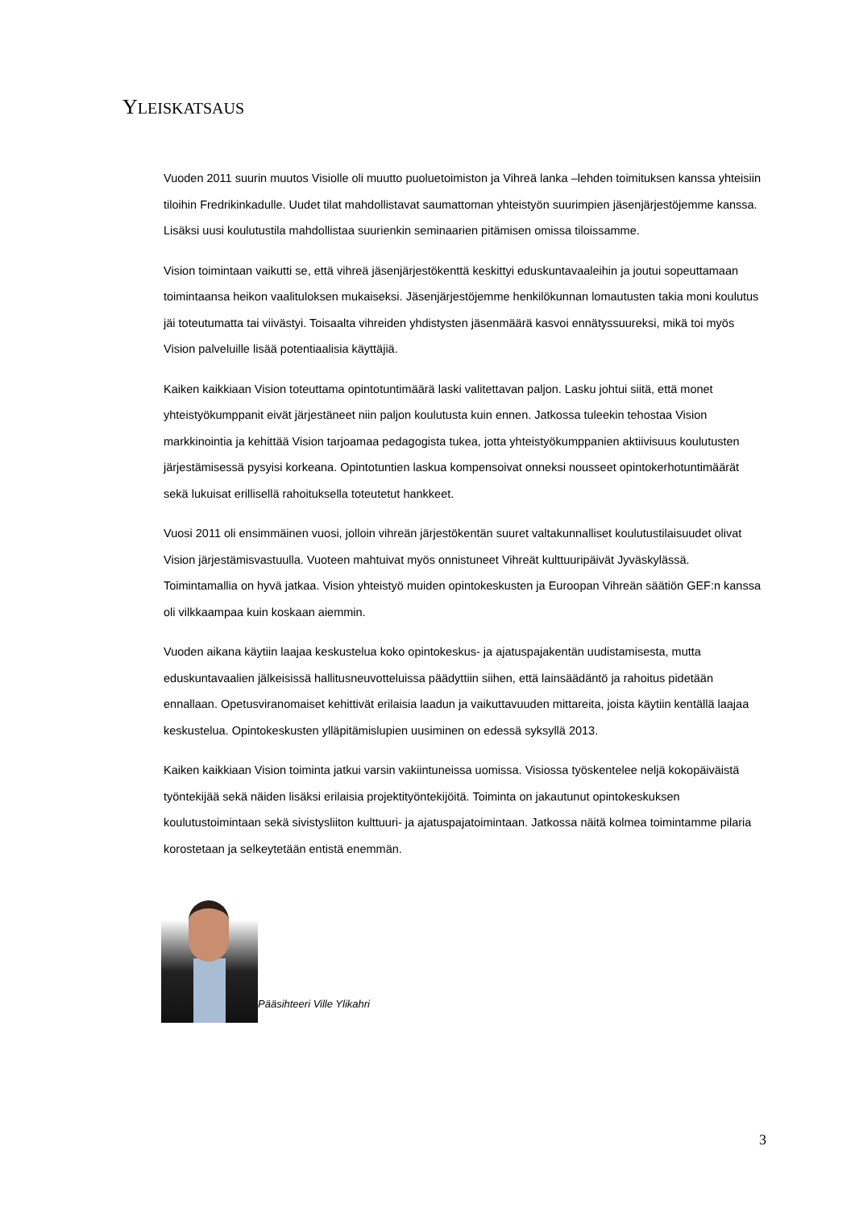YLEISKATSAUS
Vuoden 2011 suurin muutos Visiolle oli muutto puoluetoimiston ja Vihreä lanka –lehden toimituksen kanssa yhteisiin tiloihin Fredrikinkadulle. Uudet tilat mahdollistavat saumattoman yhteistyön suurimpien jäsenjärjestöjemme kanssa. Lisäksi uusi koulutustila mahdollistaa suurienkin seminaarien pitämisen omissa tiloissamme.
Vision toimintaan vaikutti se, että vihreä jäsenjärjestökenttä keskittyi eduskuntavaaleihin ja joutui sopeuttamaan toimintaansa heikon vaalituloksen mukaiseksi. Jäsenjärjestöjemme henkilökunnan lomautusten takia moni koulutus jäi toteutumatta tai viivästyi. Toisaalta vihreiden yhdistysten jäsenmäärä kasvoi ennätyssuureksi, mikä toi myös Vision palveluille lisää potentiaalisia käyttäjiä.
Kaiken kaikkiaan Vision toteuttama opintotuntimäärä laski valitettavan paljon. Lasku johtui siitä, että monet yhteistyökumppanit eivät järjestäneet niin paljon koulutusta kuin ennen. Jatkossa tuleekin tehostaa Vision markkinointia ja kehittää Vision tarjoamaa pedagogista tukea, jotta yhteistyökumppanien aktiivisuus koulutusten järjestämisessä pysyisi korkeana. Opintotuntien laskua kompensoivat onneksi nousseet opintokerhotuntimäärät sekä lukuisat erillisellä rahoituksella toteutetut hankkeet.
Vuosi 2011 oli ensimmäinen vuosi, jolloin vihreän järjestökentän suuret valtakunnalliset koulutustilaisuudet olivat Vision järjestämisvastuulla. Vuoteen mahtuivat myös onnistuneet Vihreät kulttuuripäivät Jyväskylässä. Toimintamallia on hyvä jatkaa. Vision yhteistyö muiden opintokeskusten ja Euroopan Vihreän säätiön GEF:n kanssa oli vilkkaampaa kuin koskaan aiemmin.
Vuoden aikana käytiin laajaa keskustelua koko opintokeskus- ja ajatuspajakentän uudistamisesta, mutta eduskuntavaalien jälkeisissä hallitusneuvotteluissa päädyttiin siihen, että lainsäädäntö ja rahoitus pidetään ennallaan. Opetusviranomaiset kehittivät erilaisia laadun ja vaikuttavuuden mittareita, joista käytiin kentällä laajaa keskustelua. Opintokeskusten ylläpitämislupien uusiminen on edessä syksyllä 2013.
Kaiken kaikkiaan Vision toiminta jatkui varsin vakiintuneissa uomissa. Visiossa työskentelee neljä kokopäiväistä työntekijää sekä näiden lisäksi erilaisia projektityöntekijöitä. Toiminta on jakautunut opintokeskuksen koulutustoimintaan sekä sivistysliiton kulttuuri- ja ajatuspajatoimintaan. Jatkossa näitä kolmea toimintamme pilaria korostetaan ja selkeytetään entistä enemmän.
Pääsihteeri Ville Ylikahri
3